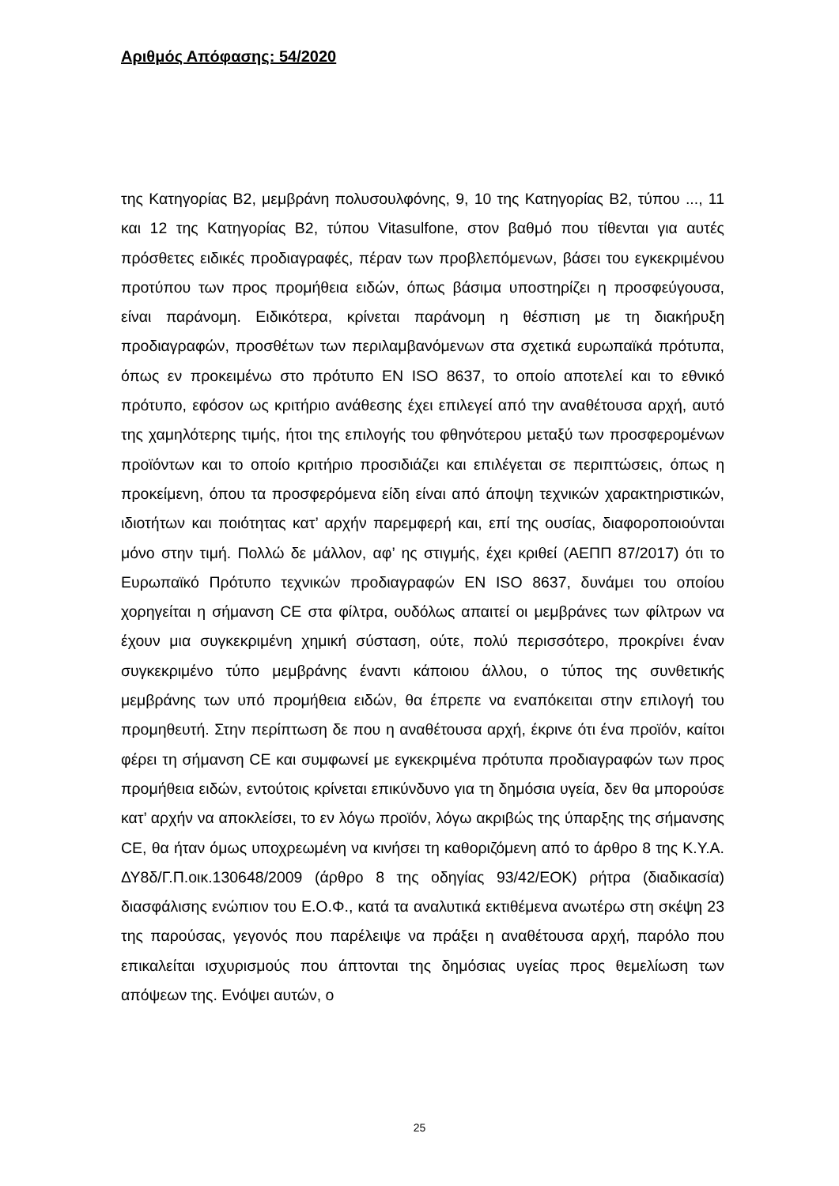Αριθμός Απόφασης: 54/2020
της Κατηγορίας Β2, μεμβράνη πολυσουλφόνης, 9, 10 της Κατηγορίας Β2, τύπου ..., 11 και 12 της Κατηγορίας Β2, τύπου Vitasulfone, στον βαθμό που τίθενται για αυτές πρόσθετες ειδικές προδιαγραφές, πέραν των προβλεπόμενων, βάσει του εγκεκριμένου προτύπου των προς προμήθεια ειδών, όπως βάσιμα υποστηρίζει η προσφεύγουσα, είναι παράνομη. Ειδικότερα, κρίνεται παράνομη η θέσπιση με τη διακήρυξη προδιαγραφών, προσθέτων των περιλαμβανόμενων στα σχετικά ευρωπαϊκά πρότυπα, όπως εν προκειμένω στο πρότυπο EN ISO 8637, το οποίο αποτελεί και το εθνικό πρότυπο, εφόσον ως κριτήριο ανάθεσης έχει επιλεγεί από την αναθέτουσα αρχή, αυτό της χαμηλότερης τιμής, ήτοι της επιλογής του φθηνότερου μεταξύ των προσφερομένων προϊόντων και το οποίο κριτήριο προσιδιάζει και επιλέγεται σε περιπτώσεις, όπως η προκείμενη, όπου τα προσφερόμενα είδη είναι από άποψη τεχνικών χαρακτηριστικών, ιδιοτήτων και ποιότητας κατ’ αρχήν παρεμφερή και, επί της ουσίας, διαφοροποιούνται μόνο στην τιμή. Πολλώ δε μάλλον, αφ’ ης στιγμής, έχει κριθεί (ΑΕΠΠ 87/2017) ότι το Ευρωπαϊκό Πρότυπο τεχνικών προδιαγραφών EN ISO 8637, δυνάμει του οποίου χορηγείται η σήμανση CE στα φίλτρα, ουδόλως απαιτεί οι μεμβράνες των φίλτρων να έχουν μια συγκεκριμένη χημική σύσταση, ούτε, πολύ περισσότερο, προκρίνει έναν συγκεκριμένο τύπο μεμβράνης έναντι κάποιου άλλου, ο τύπος της συνθετικής μεμβράνης των υπό προμήθεια ειδών, θα έπρεπε να εναπόκειται στην επιλογή του προμηθευτή. Στην περίπτωση δε που η αναθέτουσα αρχή, έκρινε ότι ένα προϊόν, καίτοι φέρει τη σήμανση CE και συμφωνεί με εγκεκριμένα πρότυπα προδιαγραφών των προς προμήθεια ειδών, εντούτοις κρίνεται επικύνδυνο για τη δημόσια υγεία, δεν θα μπορούσε κατ’ αρχήν να αποκλείσει, το εν λόγω προϊόν, λόγω ακριβώς της ύπαρξης της σήμανσης CE, θα ήταν όμως υποχρεωμένη να κινήσει τη καθοριζόμενη από το άρθρο 8 της Κ.Υ.Α. ΔΥ8δ/Γ.Π.οικ.130648/2009 (άρθρο 8 της οδηγίας 93/42/ΕΟΚ) ρήτρα (διαδικασία) διασφάλισης ενώπιον του Ε.Ο.Φ., κατά τα αναλυτικά εκτιθέμενα ανωτέρω στη σκέψη 23 της παρούσας, γεγονός που παρέλειψε να πράξει η αναθέτουσα αρχή, παρόλο που επικαλείται ισχυρισμούς που άπτονται της δημόσιας υγείας προς θεμελίωση των απόψεων της. Ενόψει αυτών, ο
25